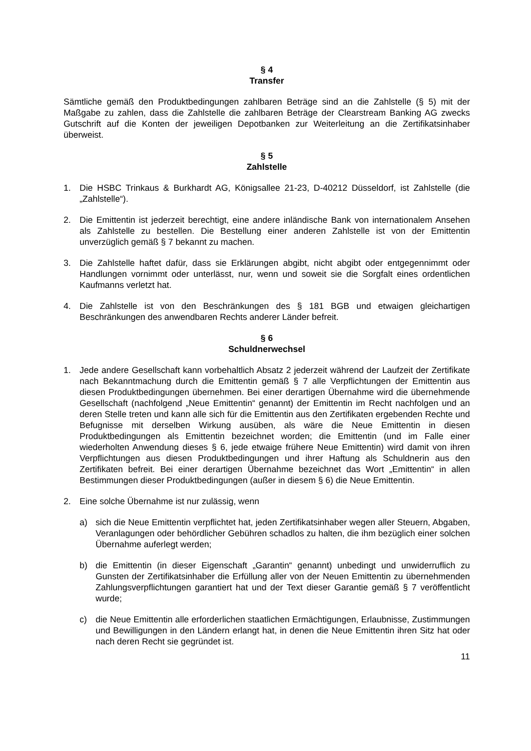§ 4
Transfer
Sämtliche gemäß den Produktbedingungen zahlbaren Beträge sind an die Zahlstelle (§ 5) mit der Maßgabe zu zahlen, dass die Zahlstelle die zahlbaren Beträge der Clearstream Banking AG zwecks Gutschrift auf die Konten der jeweiligen Depotbanken zur Weiterleitung an die Zertifikatsinhaber überweist.
§ 5
Zahlstelle
1. Die HSBC Trinkaus & Burkhardt AG, Königsallee 21-23, D-40212 Düsseldorf, ist Zahlstelle (die „Zahlstelle“).
2. Die Emittentin ist jederzeit berechtigt, eine andere inländische Bank von internationalem Ansehen als Zahlstelle zu bestellen. Die Bestellung einer anderen Zahlstelle ist von der Emittentin unverzüglich gemäß § 7 bekannt zu machen.
3. Die Zahlstelle haftet dafür, dass sie Erklärungen abgibt, nicht abgibt oder entgegennimmt oder Handlungen vornimmt oder unterlässt, nur, wenn und soweit sie die Sorgfalt eines ordentlichen Kaufmanns verletzt hat.
4. Die Zahlstelle ist von den Beschränkungen des § 181 BGB und etwaigen gleichartigen Beschränkungen des anwendbaren Rechts anderer Länder befreit.
§ 6
Schuldnerwechsel
1. Jede andere Gesellschaft kann vorbehaltlich Absatz 2 jederzeit während der Laufzeit der Zertifikate nach Bekanntmachung durch die Emittentin gemäß § 7 alle Verpflichtungen der Emittentin aus diesen Produktbedingungen übernehmen. Bei einer derartigen Übernahme wird die übernehmende Gesellschaft (nachfolgend „Neue Emittentin“ genannt) der Emittentin im Recht nachfolgen und an deren Stelle treten und kann alle sich für die Emittentin aus den Zertifikaten ergebenden Rechte und Befugnisse mit derselben Wirkung ausüben, als wäre die Neue Emittentin in diesen Produktbedingungen als Emittentin bezeichnet worden; die Emittentin (und im Falle einer wiederholten Anwendung dieses § 6, jede etwaige frühere Neue Emittentin) wird damit von ihren Verpflichtungen aus diesen Produktbedingungen und ihrer Haftung als Schuldnerin aus den Zertifikaten befreit. Bei einer derartigen Übernahme bezeichnet das Wort „Emittentin“ in allen Bestimmungen dieser Produktbedingungen (außer in diesem § 6) die Neue Emittentin.
2. Eine solche Übernahme ist nur zulässig, wenn
a) sich die Neue Emittentin verpflichtet hat, jeden Zertifikatsinhaber wegen aller Steuern, Abgaben, Veranlagungen oder behördlicher Gebühren schadlos zu halten, die ihm bezüglich einer solchen Übernahme auferlegt werden;
b) die Emittentin (in dieser Eigenschaft „Garantin“ genannt) unbedingt und unwiderruflich zu Gunsten der Zertifikatsinhaber die Erfüllung aller von der Neuen Emittentin zu übernehmenden Zahlungsverpflichtungen garantiert hat und der Text dieser Garantie gemäß § 7 veröffentlicht wurde;
c) die Neue Emittentin alle erforderlichen staatlichen Ermächtigungen, Erlaubnisse, Zustimmungen und Bewilligungen in den Ländern erlangt hat, in denen die Neue Emittentin ihren Sitz hat oder nach deren Recht sie gegründet ist.
11